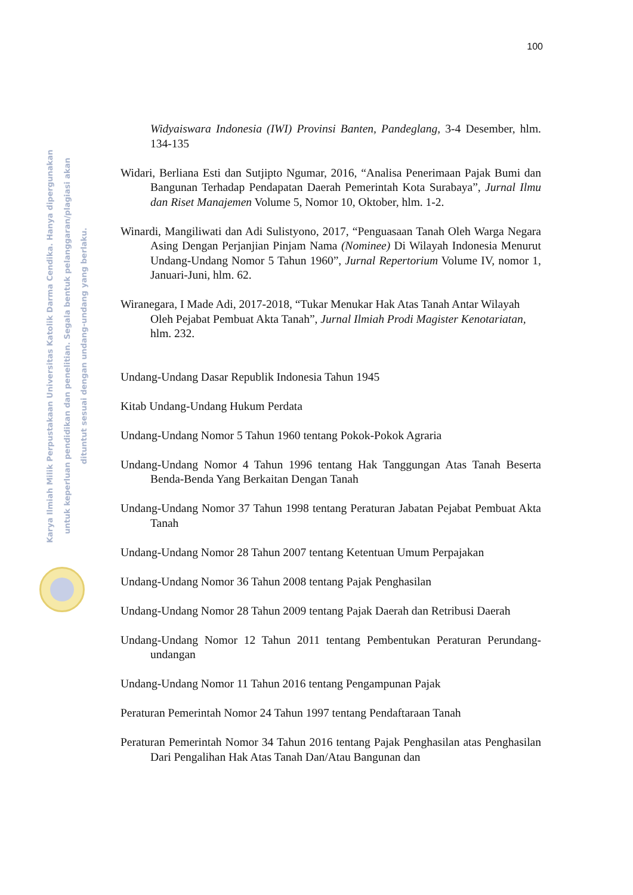100
Karya Ilmiah Milik Perpustakaan Universitas Katolik Darma Cendika. Hanya dipergunakan
untuk keperluan pendidikan dan penelitian. Segala bentuk pelanggaran/plagiasi akan
dituntut sesuai dengan undang-undang yang berlaku.
Widyaiswara Indonesia (IWI) Provinsi Banten, Pandeglang, 3-4 Desember, hlm. 134-135
Widari, Berliana Esti dan Sutjipto Ngumar, 2016, “Analisa Penerimaan Pajak Bumi dan Bangunan Terhadap Pendapatan Daerah Pemerintah Kota Surabaya”, Jurnal Ilmu dan Riset Manajemen Volume 5, Nomor 10, Oktober, hlm. 1-2.
Winardi, Mangiliwati dan Adi Sulistyono, 2017, “Penguasaan Tanah Oleh Warga Negara Asing Dengan Perjanjian Pinjam Nama (Nominee) Di Wilayah Indonesia Menurut Undang-Undang Nomor 5 Tahun 1960”, Jurnal Repertorium Volume IV, nomor 1, Januari-Juni, hlm. 62.
Wiranegara, I Made Adi, 2017-2018, “Tukar Menukar Hak Atas Tanah Antar Wilayah Oleh Pejabat Pembuat Akta Tanah”, Jurnal Ilmiah Prodi Magister Kenotariatan, hlm. 232.
Undang-Undang Dasar Republik Indonesia Tahun 1945
Kitab Undang-Undang Hukum Perdata
Undang-Undang Nomor 5 Tahun 1960 tentang Pokok-Pokok Agraria
Undang-Undang Nomor 4 Tahun 1996 tentang Hak Tanggungan Atas Tanah Beserta Benda-Benda Yang Berkaitan Dengan Tanah
Undang-Undang Nomor 37 Tahun 1998 tentang Peraturan Jabatan Pejabat Pembuat Akta Tanah
Undang-Undang Nomor 28 Tahun 2007 tentang Ketentuan Umum Perpajakan
Undang-Undang Nomor 36 Tahun 2008 tentang Pajak Penghasilan
Undang-Undang Nomor 28 Tahun 2009 tentang Pajak Daerah dan Retribusi Daerah
Undang-Undang Nomor 12 Tahun 2011 tentang Pembentukan Peraturan Perundang-undangan
Undang-Undang Nomor 11 Tahun 2016 tentang Pengampunan Pajak
Peraturan Pemerintah Nomor 24 Tahun 1997 tentang Pendaftaraan Tanah
Peraturan Pemerintah Nomor 34 Tahun 2016 tentang Pajak Penghasilan atas Penghasilan Dari Pengalihan Hak Atas Tanah Dan/Atau Bangunan dan